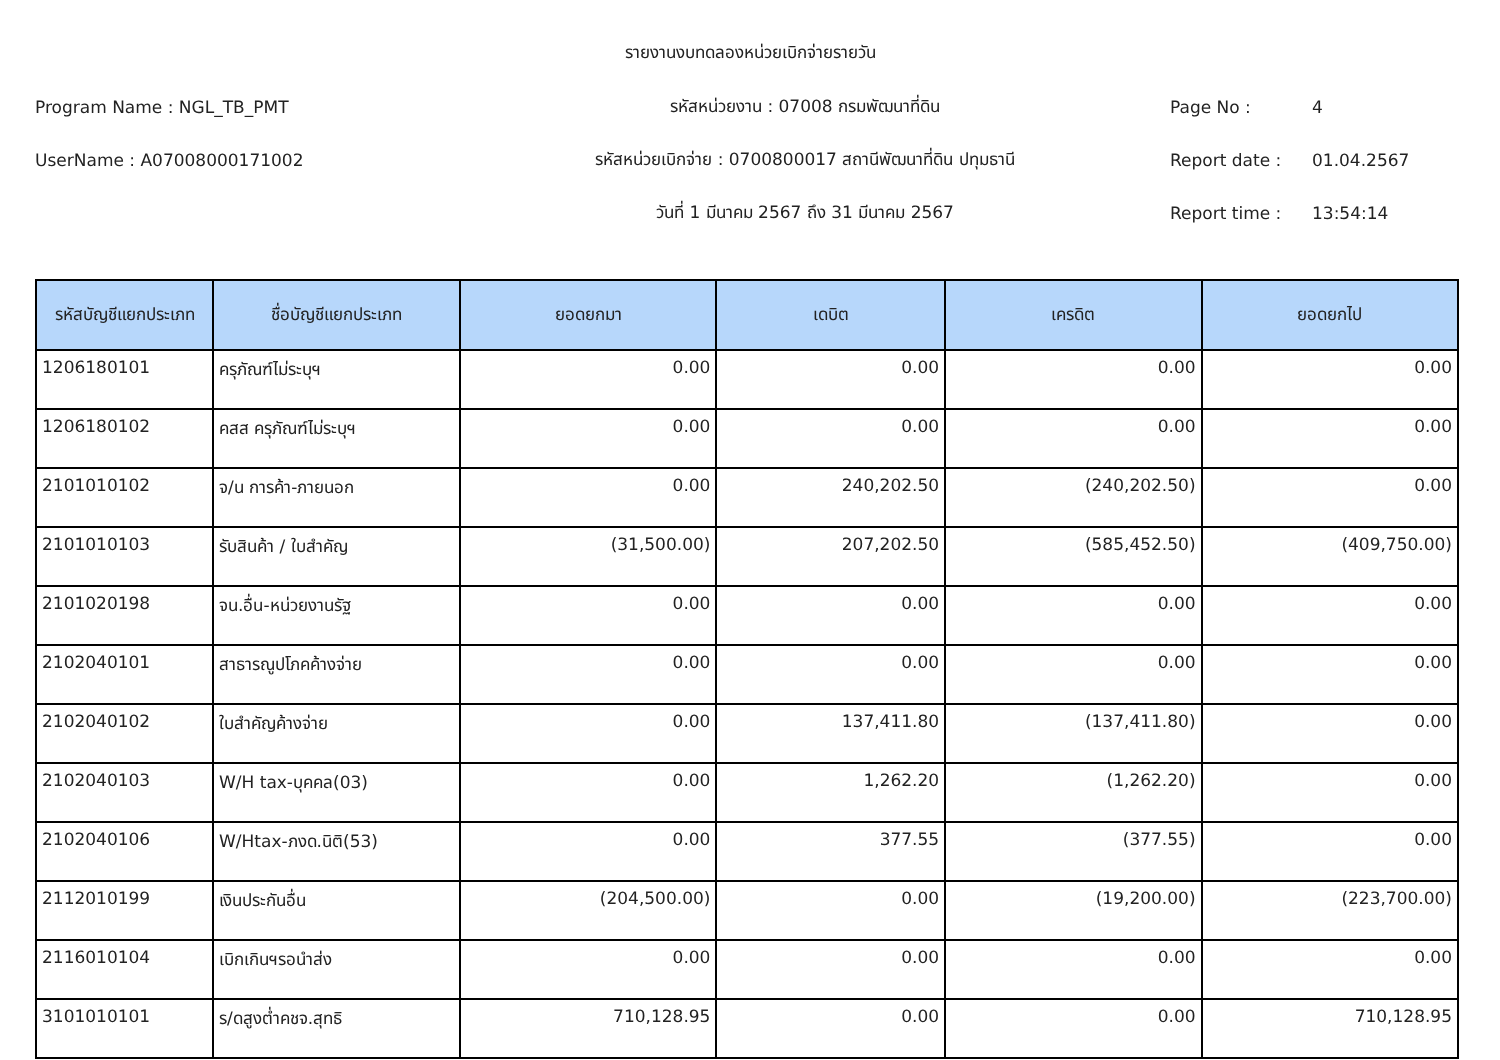รายงานงบทดลองหน่วยเบิกจ่ายรายวัน
Program Name : NGL_TB_PMT รหัสหน่วยงาน : 07008 กรมพัฒนาที่ดิน Page No : 4
UserName : A07008000171002 รหัสหน่วยเบิกจ่าย : 0700800017 สถานีพัฒนาที่ดิน ปทุมธานี Report date : 01.04.2567
วันที่ 1 มีนาคม 2567 ถึง 31 มีนาคม 2567 Report time : 13:54:14
| รหัสบัญชีแยกประเภท | ชื่อบัญชีแยกประเภท | ยอดยกมา | เดบิต | เครดิต | ยอดยกไป |
| --- | --- | --- | --- | --- | --- |
| 1206180101 | ครุภัณฑ์ไม่ระบุฯ | 0.00 | 0.00 | 0.00 | 0.00 |
| 1206180102 | คสส ครุภัณฑ์ไม่ระบุฯ | 0.00 | 0.00 | 0.00 | 0.00 |
| 2101010102 | จ/น การค้า-ภายนอก | 0.00 | 240,202.50 | (240,202.50) | 0.00 |
| 2101010103 | รับสินค้า / ใบสำคัญ | (31,500.00) | 207,202.50 | (585,452.50) | (409,750.00) |
| 2101020198 | จน.อื่น-หน่วยงานรัฐ | 0.00 | 0.00 | 0.00 | 0.00 |
| 2102040101 | สาธารณูปโภคค้างจ่าย | 0.00 | 0.00 | 0.00 | 0.00 |
| 2102040102 | ใบสำคัญค้างจ่าย | 0.00 | 137,411.80 | (137,411.80) | 0.00 |
| 2102040103 | W/H tax-บุคคล(03) | 0.00 | 1,262.20 | (1,262.20) | 0.00 |
| 2102040106 | W/Htax-ภงด.นิติ(53) | 0.00 | 377.55 | (377.55) | 0.00 |
| 2112010199 | เงินประกันอื่น | (204,500.00) | 0.00 | (19,200.00) | (223,700.00) |
| 2116010104 | เบิกเกินฯรอนำส่ง | 0.00 | 0.00 | 0.00 | 0.00 |
| 3101010101 | ร/ดสูงต่ำคชจ.สุทธิ | 710,128.95 | 0.00 | 0.00 | 710,128.95 |